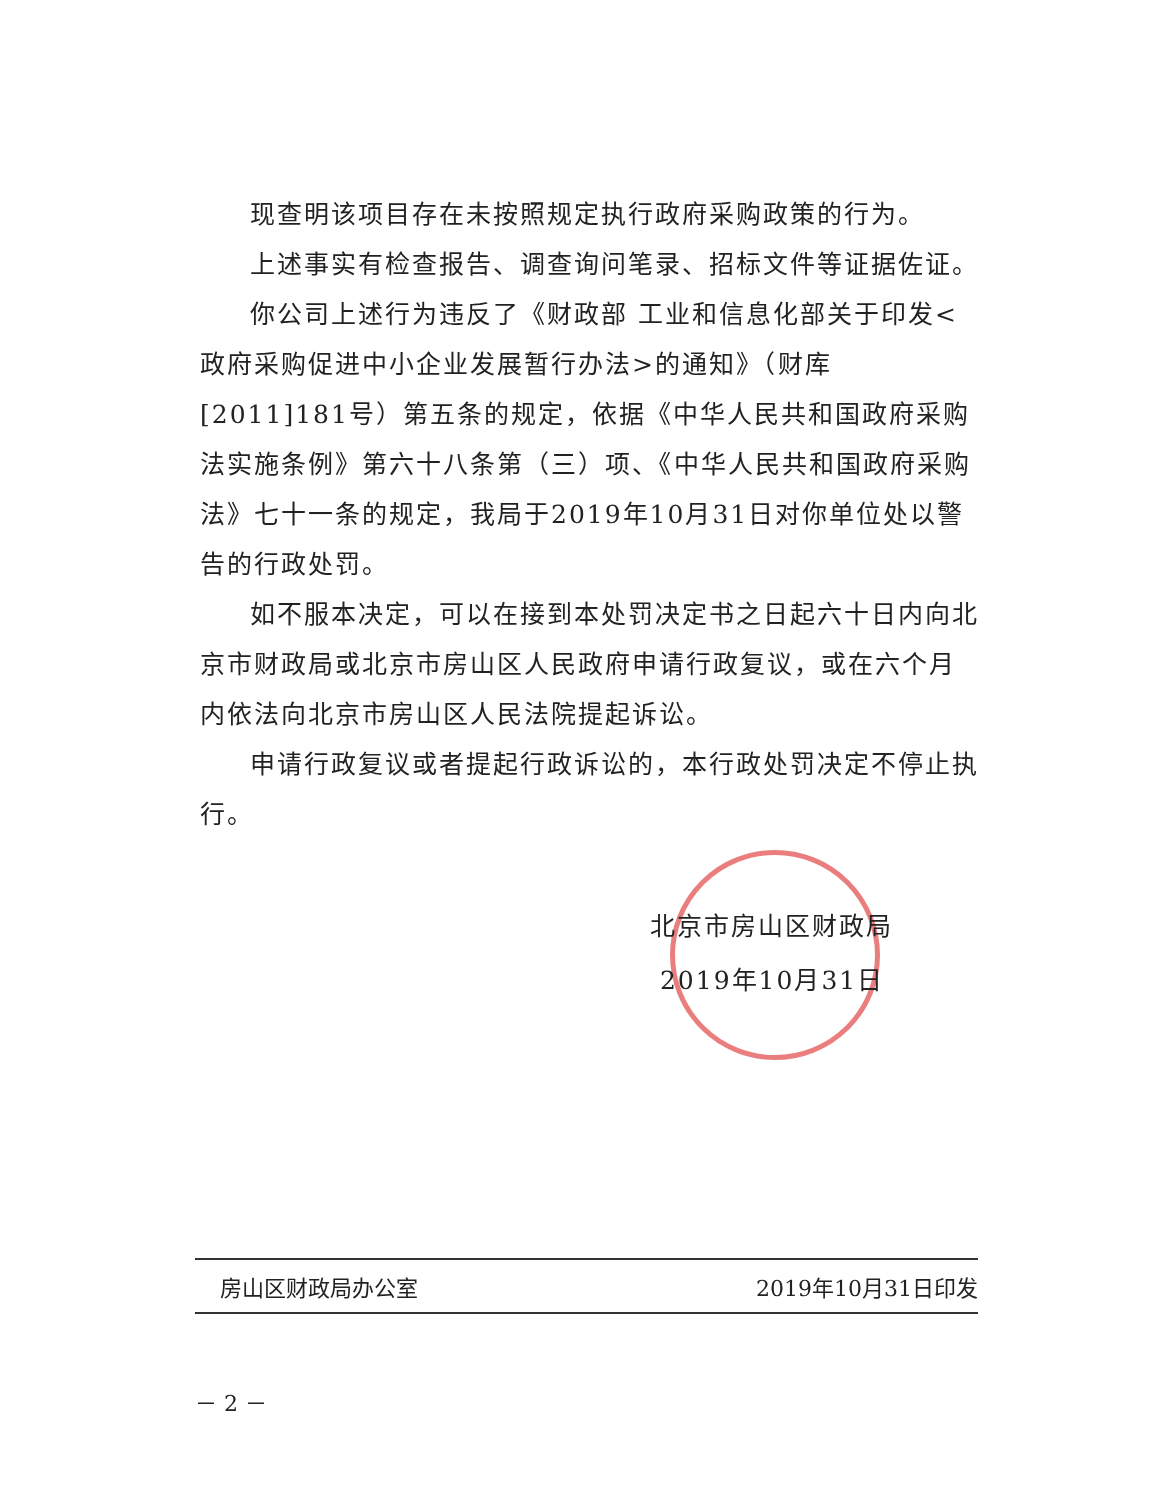现查明该项目存在未按照规定执行政府采购政策的行为。
上述事实有检查报告、调查询问笔录、招标文件等证据佐证。
你公司上述行为违反了《财政部 工业和信息化部关于印发<政府采购促进中小企业发展暂行办法>的通知》（财库[2011]181号）第五条的规定，依据《中华人民共和国政府采购法实施条例》第六十八条第（三）项、《中华人民共和国政府采购法》七十一条的规定，我局于2019年10月31日对你单位处以警告的行政处罚。
如不服本决定，可以在接到本处罚决定书之日起六十日内向北京市财政局或北京市房山区人民政府申请行政复议，或在六个月内依法向北京市房山区人民法院提起诉讼。
申请行政复议或者提起行政诉讼的，本行政处罚决定不停止执行。
北京市房山区财政局
2019年10月31日
房山区财政局办公室 2019年10月31日印发
－ 2 －